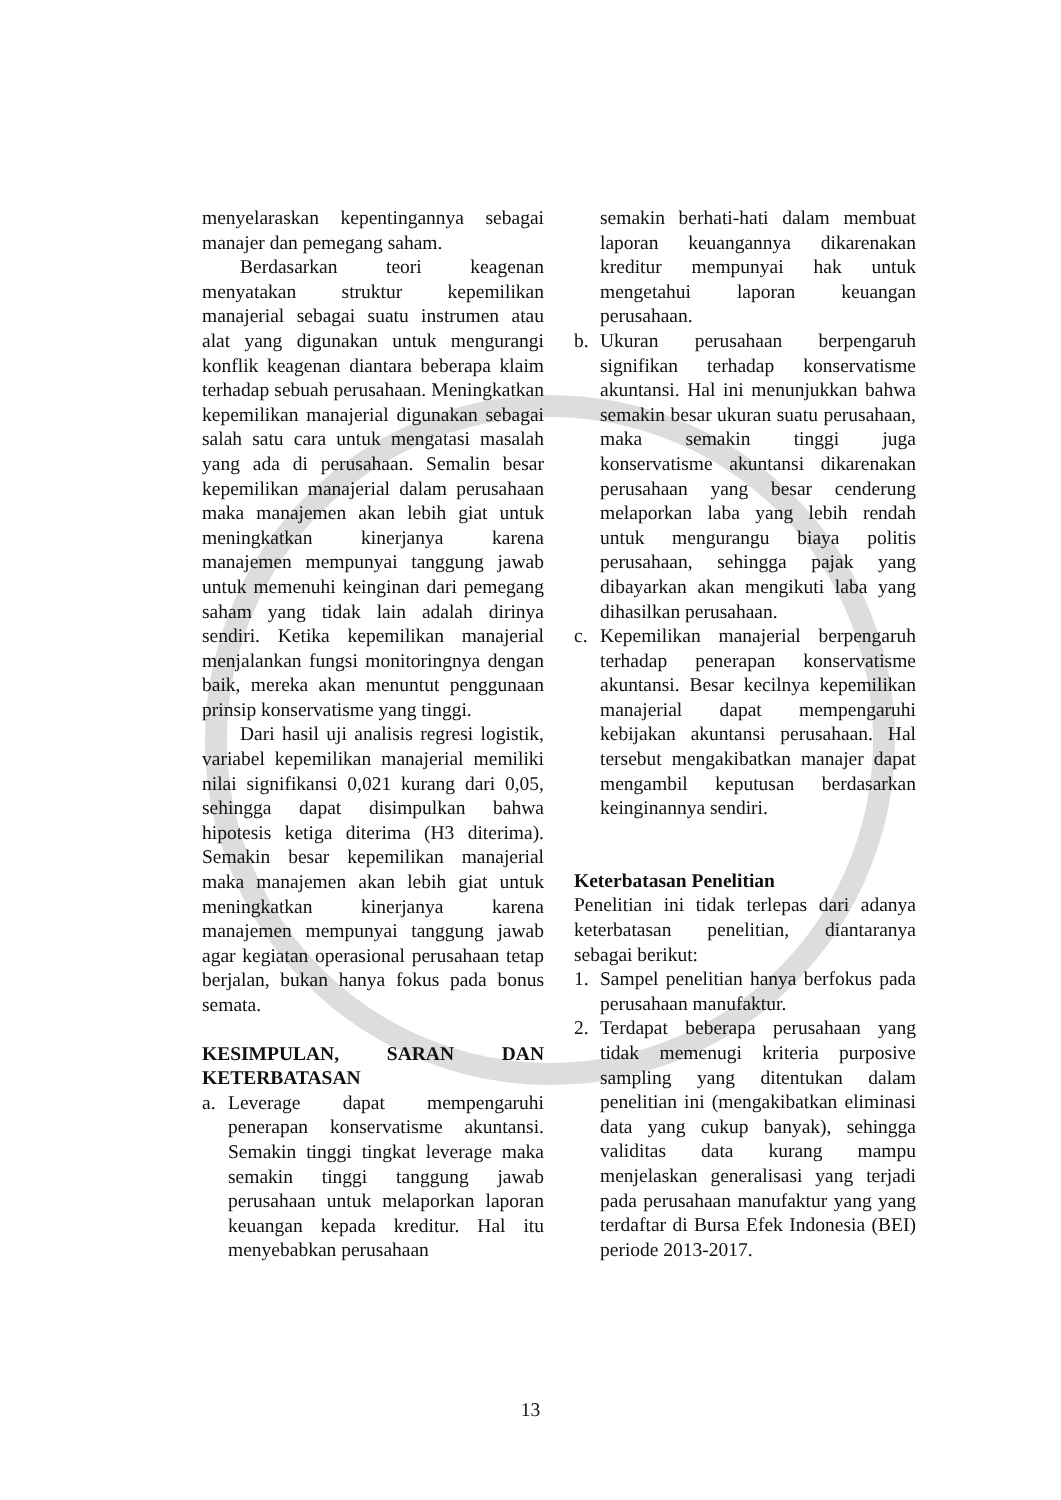menyelaraskan kepentingannya sebagai manajer dan pemegang saham.
Berdasarkan teori keagenan menyatakan struktur kepemilikan manajerial sebagai suatu instrumen atau alat yang digunakan untuk mengurangi konflik keagenan diantara beberapa klaim terhadap sebuah perusahaan. Meningkatkan kepemilikan manajerial digunakan sebagai salah satu cara untuk mengatasi masalah yang ada di perusahaan. Semalin besar kepemilikan manajerial dalam perusahaan maka manajemen akan lebih giat untuk meningkatkan kinerjanya karena manajemen mempunyai tanggung jawab untuk memenuhi keinginan dari pemegang saham yang tidak lain adalah dirinya sendiri. Ketika kepemilikan manajerial menjalankan fungsi monitoringnya dengan baik, mereka akan menuntut penggunaan prinsip konservatisme yang tinggi.
Dari hasil uji analisis regresi logistik, variabel kepemilikan manajerial memiliki nilai signifikansi 0,021 kurang dari 0,05, sehingga dapat disimpulkan bahwa hipotesis ketiga diterima (H3 diterima). Semakin besar kepemilikan manajerial maka manajemen akan lebih giat untuk meningkatkan kinerjanya karena manajemen mempunyai tanggung jawab agar kegiatan operasional perusahaan tetap berjalan, bukan hanya fokus pada bonus semata.
KESIMPULAN, SARAN DAN KETERBATASAN
a. Leverage dapat mempengaruhi penerapan konservatisme akuntansi. Semakin tinggi tingkat leverage maka semakin tinggi tanggung jawab perusahaan untuk melaporkan laporan keuangan kepada kreditur. Hal itu menyebabkan perusahaan
semakin berhati-hati dalam membuat laporan keuangannya dikarenakan kreditur mempunyai hak untuk mengetahui laporan keuangan perusahaan.
b. Ukuran perusahaan berpengaruh signifikan terhadap konservatisme akuntansi. Hal ini menunjukkan bahwa semakin besar ukuran suatu perusahaan, maka semakin tinggi juga konservatisme akuntansi dikarenakan perusahaan yang besar cenderung melaporkan laba yang lebih rendah untuk mengurangu biaya politis perusahaan, sehingga pajak yang dibayarkan akan mengikuti laba yang dihasilkan perusahaan.
c. Kepemilikan manajerial berpengaruh terhadap penerapan konservatisme akuntansi. Besar kecilnya kepemilikan manajerial dapat mempengaruhi kebijakan akuntansi perusahaan. Hal tersebut mengakibatkan manajer dapat mengambil keputusan berdasarkan keinginannya sendiri.
Keterbatasan Penelitian
Penelitian ini tidak terlepas dari adanya keterbatasan penelitian, diantaranya sebagai berikut:
1. Sampel penelitian hanya berfokus pada perusahaan manufaktur.
2. Terdapat beberapa perusahaan yang tidak memenugi kriteria purposive sampling yang ditentukan dalam penelitian ini (mengakibatkan eliminasi data yang cukup banyak), sehingga validitas data kurang mampu menjelaskan generalisasi yang terjadi pada perusahaan manufaktur yang yang terdaftar di Bursa Efek Indonesia (BEI) periode 2013-2017.
13